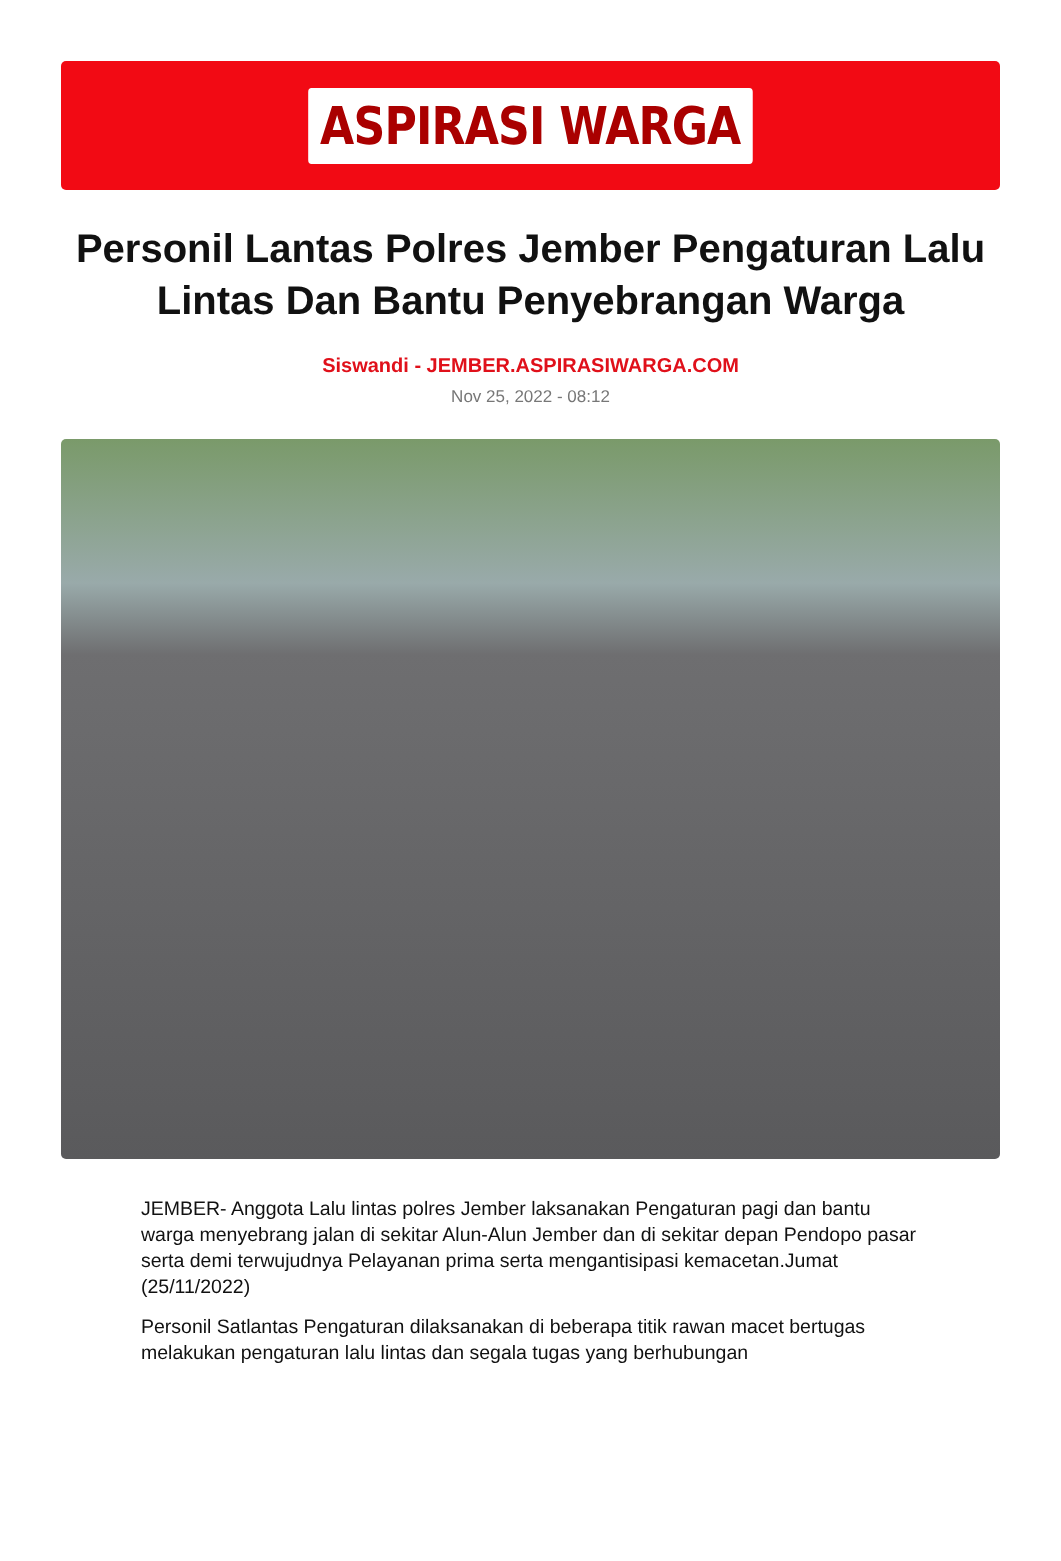ASPIRASI WARGA
Personil Lantas Polres Jember Pengaturan Lalu Lintas Dan Bantu Penyebrangan Warga
Siswandi - JEMBER.ASPIRASIWARGA.COM
Nov 25, 2022 - 08:12
JEMBER- Anggota Lalu lintas polres Jember laksanakan Pengaturan pagi dan bantu warga menyebrang jalan di sekitar Alun-Alun Jember dan di sekitar depan Pendopo pasar serta demi terwujudnya Pelayanan prima serta mengantisipasi kemacetan.Jumat (25/11/2022)
Personil Satlantas Pengaturan dilaksanakan di beberapa titik rawan macet bertugas melakukan pengaturan lalu lintas dan segala tugas yang berhubungan